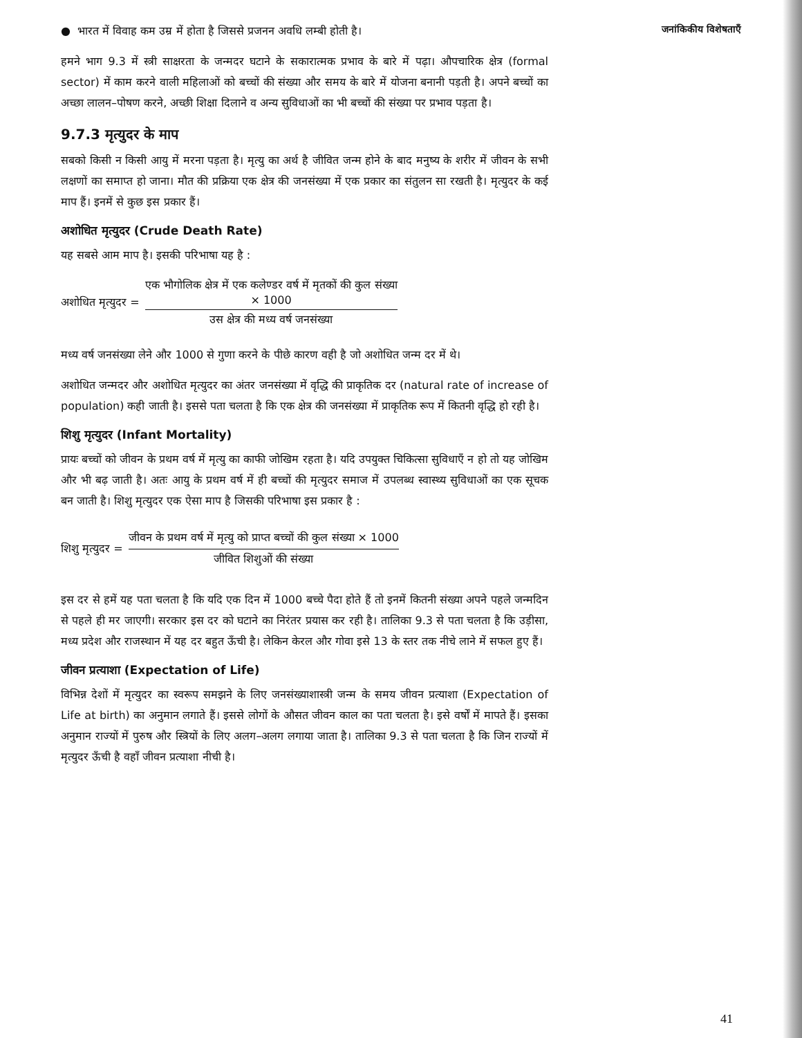जनांकिकीय विशेषताएँ
● भारत में विवाह कम उम्र में होता है जिससे प्रजनन अवधि लम्बी होती है।
हमने भाग 9.3 में स्त्री साक्षरता के जन्मदर घटाने के सकारात्मक प्रभाव के बारे में पढ़ा। औपचारिक क्षेत्र (formal sector) में काम करने वाली महिलाओं को बच्चों की संख्या और समय के बारे में योजना बनानी पड़ती है। अपने बच्चों का अच्छा लालन–पोषण करने, अच्छी शिक्षा दिलाने व अन्य सुविधाओं का भी बच्चों की संख्या पर प्रभाव पड़ता है।
9.7.3 मृत्युदर के माप
सबको किसी न किसी आयु में मरना पड़ता है। मृत्यु का अर्थ है जीवित जन्म होने के बाद मनुष्य के शरीर में जीवन के सभी लक्षणों का समाप्त हो जाना। मौत की प्रक्रिया एक क्षेत्र की जनसंख्या में एक प्रकार का संतुलन सा रखती है। मृत्युदर के कई माप हैं। इनमें से कुछ इस प्रकार हैं।
अशोधित मृत्युदर (Crude Death Rate)
यह सबसे आम माप है। इसकी परिभाषा यह है :
अशोधित मृत्युदर =
एक भौगोलिक क्षेत्र में एक कलेण्डर वर्ष में मृतकों की कुल संख्या
× 1000
उस क्षेत्र की मध्य वर्ष जनसंख्या
मध्य वर्ष जनसंख्या लेने और 1000 से गुणा करने के पीछे कारण वही है जो अशोधित जन्म दर में थे।
अशोधित जन्मदर और अशोधित मृत्युदर का अंतर जनसंख्या में वृद्धि की प्राकृतिक दर (natural rate of increase of population) कही जाती है। इससे पता चलता है कि एक क्षेत्र की जनसंख्या में प्राकृतिक रूप में कितनी वृद्धि हो रही है।
शिशु मृत्युदर (Infant Mortality)
प्रायः बच्चों को जीवन के प्रथम वर्ष में मृत्यु का काफी जोखिम रहता है। यदि उपयुक्त चिकित्सा सुविधाएँ न हो तो यह जोखिम और भी बढ़ जाती है। अतः आयु के प्रथम वर्ष में ही बच्चों की मृत्युदर समाज में उपलब्ध स्वास्थ्य सुविधाओं का एक सूचक बन जाती है। शिशु मृत्युदर एक ऐसा माप है जिसकी परिभाषा इस प्रकार है :
शिशु मृत्युदर =
जीवन के प्रथम वर्ष में मृत्यु को प्राप्त बच्चों की कुल संख्या × 1000
जीवित शिशुओं की संख्या
इस दर से हमें यह पता चलता है कि यदि एक दिन में 1000 बच्चे पैदा होते हैं तो इनमें कितनी संख्या अपने पहले जन्मदिन से पहले ही मर जाएगी। सरकार इस दर को घटाने का निरंतर प्रयास कर रही है। तालिका 9.3 से पता चलता है कि उड़ीसा, मध्य प्रदेश और राजस्थान में यह दर बहुत ऊँची है। लेकिन केरल और गोवा इसे 13 के स्तर तक नीचे लाने में सफल हुए हैं।
जीवन प्रत्याशा (Expectation of Life)
विभिन्न देशों में मृत्युदर का स्वरूप समझने के लिए जनसंख्याशास्त्री जन्म के समय जीवन प्रत्याशा (Expectation of Life at birth) का अनुमान लगाते हैं। इससे लोगों के औसत जीवन काल का पता चलता है। इसे वर्षों में मापते हैं। इसका अनुमान राज्यों में पुरुष और स्त्रियों के लिए अलग–अलग लगाया जाता है। तालिका 9.3 से पता चलता है कि जिन राज्यों में मृत्युदर ऊँची है वहाँ जीवन प्रत्याशा नीची है।
41